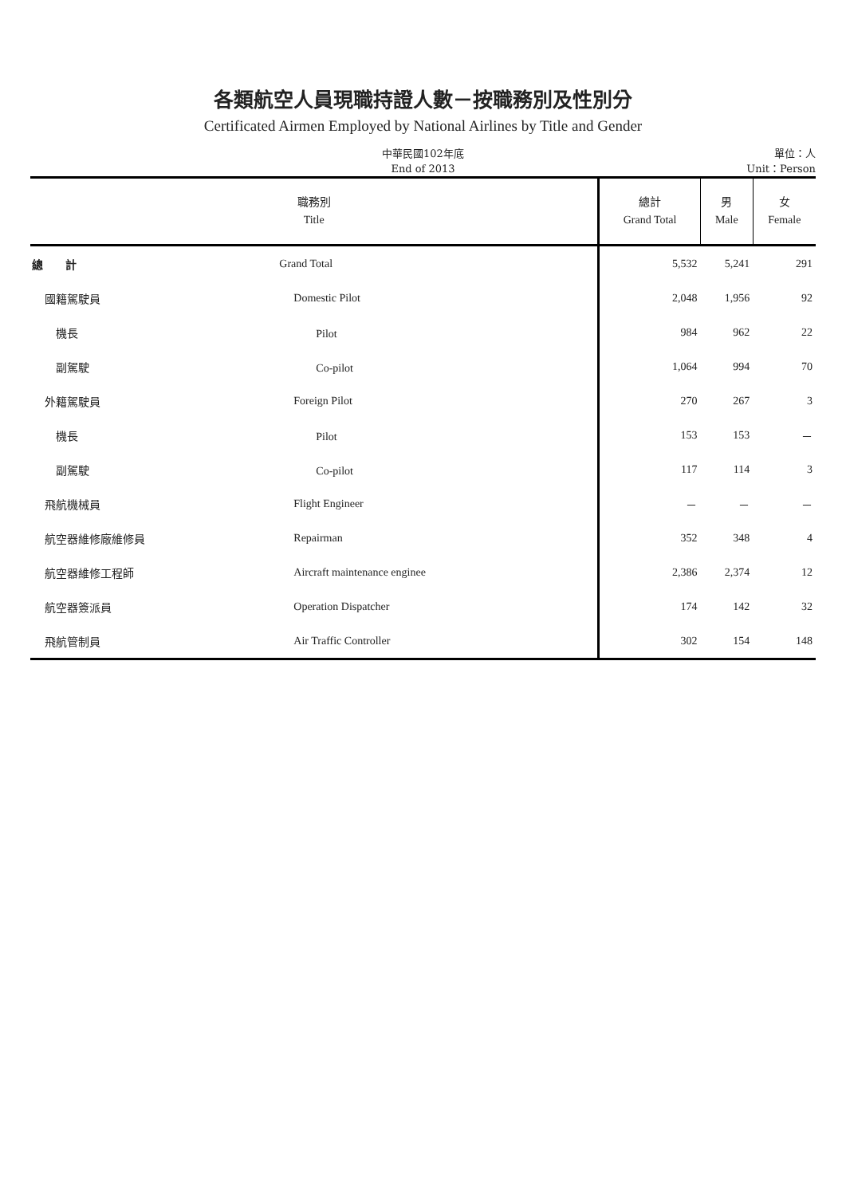各類航空人員現職持證人數－按職務別及性別分
Certificated Airmen Employed by National Airlines by Title and Gender
中華民國102年底
End of 2013
單位：人
Unit：Person
| 職務別 Title | | 總計 Grand Total | 男 Male | 女 Female |
| --- | --- | --- | --- | --- |
| 總 計 | Grand Total | 5,532 | 5,241 | 291 |
| 國籍駕駛員 | Domestic Pilot | 2,048 | 1,956 | 92 |
| 機長 | Pilot | 984 | 962 | 22 |
| 副駕駛 | Co-pilot | 1,064 | 994 | 70 |
| 外籍駕駛員 | Foreign Pilot | 270 | 267 | 3 |
| 機長 | Pilot | 153 | 153 | － |
| 副駕駛 | Co-pilot | 117 | 114 | 3 |
| 飛航機械員 | Flight Engineer | － | － | － |
| 航空器維修廠維修員 | Repairman | 352 | 348 | 4 |
| 航空器維修工程師 | Aircraft maintenance enginee | 2,386 | 2,374 | 12 |
| 航空器簽派員 | Operation Dispatcher | 174 | 142 | 32 |
| 飛航管制員 | Air Traffic Controller | 302 | 154 | 148 |